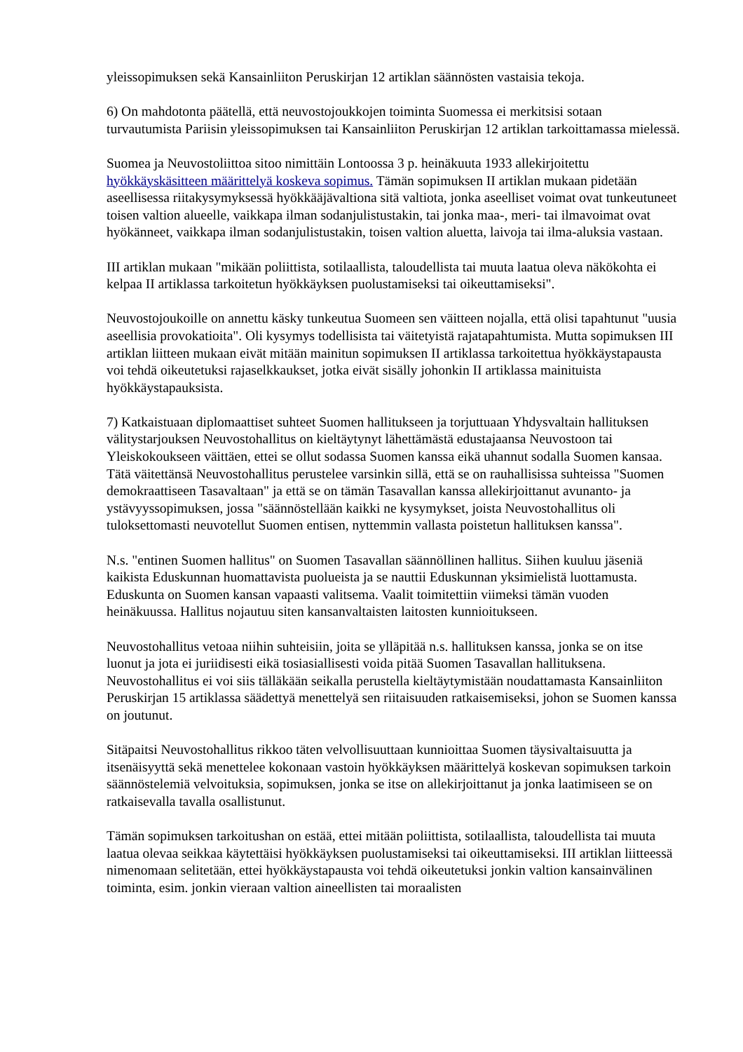yleissopimuksen sekä Kansainliiton Peruskirjan 12 artiklan säännösten vastaisia tekoja.
6) On mahdotonta päätellä, että neuvostojoukkojen toiminta Suomessa ei merkitsisi sotaan turvautumista Pariisin yleissopimuksen tai Kansainliiton Peruskirjan 12 artiklan tarkoittamassa mielessä.
Suomea ja Neuvostoliittoa sitoo nimittäin Lontoossa 3 p. heinäkuuta 1933 allekirjoitettu hyökkäyskäsitteen määrittelyä koskeva sopimus. Tämän sopimuksen II artiklan mukaan pidetään aseellisessa riitakysymyksessä hyökkääjävaltiona sitä valtiota, jonka aseelliset voimat ovat tunkeutuneet toisen valtion alueelle, vaikkapa ilman sodanjulistustakin, tai jonka maa-, meri- tai ilmavoimat ovat hyökänneet, vaikkapa ilman sodanjulistustakin, toisen valtion aluetta, laivoja tai ilma-aluksia vastaan.
III artiklan mukaan "mikään poliittista, sotilaallista, taloudellista tai muuta laatua oleva näkökohta ei kelpaa II artiklassa tarkoitetun hyökkäyksen puolustamiseksi tai oikeuttamiseksi".
Neuvostojoukoille on annettu käsky tunkeutua Suomeen sen väitteen nojalla, että olisi tapahtunut "uusia aseellisia provokatioita". Oli kysymys todellisista tai väitetyistä rajatapahtumista. Mutta sopimuksen III artiklan liitteen mukaan eivät mitään mainitun sopimuksen II artiklassa tarkoitettua hyökkäystapausta voi tehdä oikeutetuksi rajaselkkaukset, jotka eivät sisälly johonkin II artiklassa mainituista hyökkäystapauksista.
7) Katkaistuaan diplomaattiset suhteet Suomen hallitukseen ja torjuttuaan Yhdysvaltain hallituksen välitystarjouksen Neuvostohallitus on kieltäytynyt lähettämästä edustajaansa Neuvostoon tai Yleiskokoukseen väittäen, ettei se ollut sodassa Suomen kanssa eikä uhannut sodalla Suomen kansaa. Tätä väitettänsä Neuvostohallitus perustelee varsinkin sillä, että se on rauhallisissa suhteissa "Suomen demokraattiseen Tasavaltaan" ja että se on tämän Tasavallan kanssa allekirjoittanut avunanto- ja ystävyyssopimuksen, jossa "säännöstellään kaikki ne kysymykset, joista Neuvostohallitus oli tuloksettomasti neuvotellut Suomen entisen, nyttemmin vallasta poistetun hallituksen kanssa".
N.s. "entinen Suomen hallitus" on Suomen Tasavallan säännöllinen hallitus. Siihen kuuluu jäseniä kaikista Eduskunnan huomattavista puolueista ja se nauttii Eduskunnan yksimielistä luottamusta. Eduskunta on Suomen kansan vapaasti valitsema. Vaalit toimitettiin viimeksi tämän vuoden heinäkuussa. Hallitus nojautuu siten kansanvaltaisten laitosten kunnioitukseen.
Neuvostohallitus vetoaa niihin suhteisiin, joita se ylläpitää n.s. hallituksen kanssa, jonka se on itse luonut ja jota ei juriidisesti eikä tosiasiallisesti voida pitää Suomen Tasavallan hallituksena. Neuvostohallitus ei voi siis tälläkään seikalla perustella kieltäytymistään noudattamasta Kansainliiton Peruskirjan 15 artiklassa säädettyä menettelyä sen riitaisuuden ratkaisemiseksi, johon se Suomen kanssa on joutunut.
Sitäpaitsi Neuvostohallitus rikkoo täten velvollisuuttaan kunnioittaa Suomen täysivaltaisuutta ja itsenäisyyttä sekä menettelee kokonaan vastoin hyökkäyksen määrittelyä koskevan sopimuksen tarkoin säännöstelemiä velvoituksia, sopimuksen, jonka se itse on allekirjoittanut ja jonka laatimiseen se on ratkaisevalla tavalla osallistunut.
Tämän sopimuksen tarkoitushan on estää, ettei mitään poliittista, sotilaallista, taloudellista tai muuta laatua olevaa seikkaa käytettäisi hyökkäyksen puolustamiseksi tai oikeuttamiseksi. III artiklan liitteessä nimenomaan selitetään, ettei hyökkäystapausta voi tehdä oikeutetuksi jonkin valtion kansainvälinen toiminta, esim. jonkin vieraan valtion aineellisten tai moraalisten